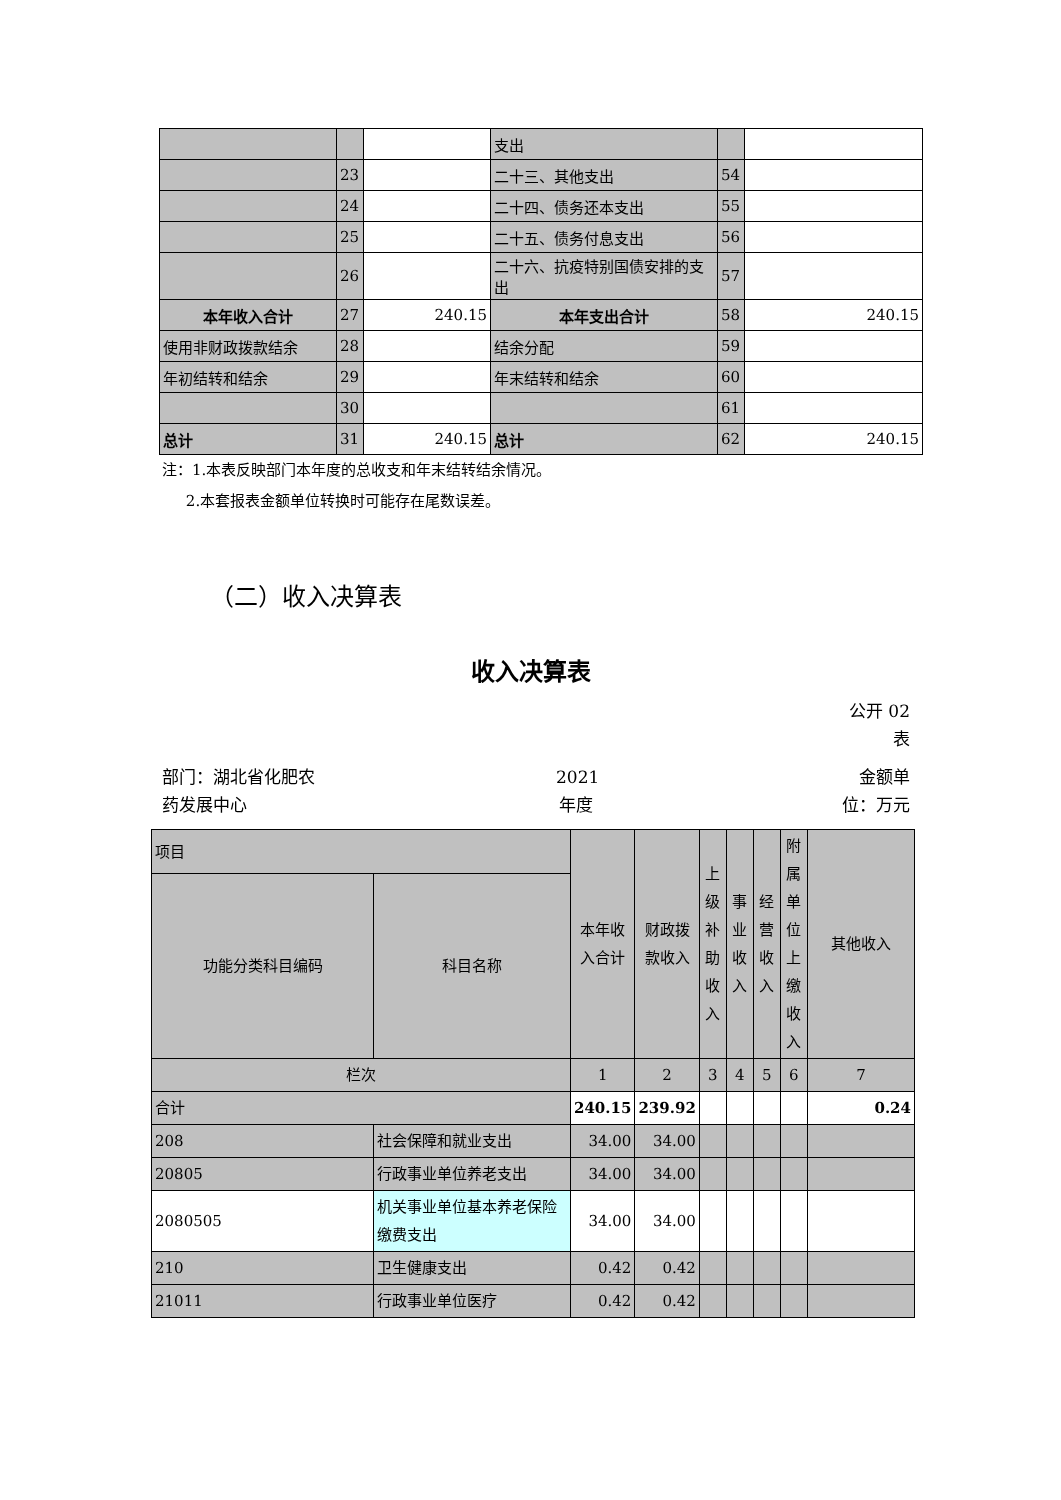| | | | 支出 | | |
| | 23 | | 二十三、其他支出 | 54 | |
| | 24 | | 二十四、债务还本支出 | 55 | |
| | 25 | | 二十五、债务付息支出 | 56 | |
| | 26 | | 二十六、抗疫特别国债安排的支出 | 57 | |
| 本年收入合计 | 27 | 240.15 | 本年支出合计 | 58 | 240.15 |
| 使用非财政拨款结余 | 28 | | 结余分配 | 59 | |
| 年初结转和结余 | 29 | | 年末结转和结余 | 60 | |
| | 30 | | | 61 | |
| 总计 | 31 | 240.15 | 总计 | 62 | 240.15 |
注：1.本表反映部门本年度的总收支和年末结转结余情况。
2.本套报表金额单位转换时可能存在尾数误差。
（二）收入决算表
收入决算表
公开 02 表
部门：湖北省化肥农药发展中心
2021 年度
金额单位：万元
| 项目 | | 本年收入合计 | 财政拨款收入 | 上级补助收入 | 事业收入 | 经营收入 | 附属单位上缴收入 | 其他收入 |
| 功能分类科目编码 | 科目名称 | | | | | | | |
| 栏次 | | 1 | 2 | 3 | 4 | 5 | 6 | 7 |
| 合计 | | 240.15 | 239.92 | | | | | 0.24 |
| 208 | 社会保障和就业支出 | 34.00 | 34.00 | | | | | |
| 20805 | 行政事业单位养老支出 | 34.00 | 34.00 | | | | | |
| 2080505 | 机关事业单位基本养老保险缴费支出 | 34.00 | 34.00 | | | | | |
| 210 | 卫生健康支出 | 0.42 | 0.42 | | | | | |
| 21011 | 行政事业单位医疗 | 0.42 | 0.42 | | | | | |